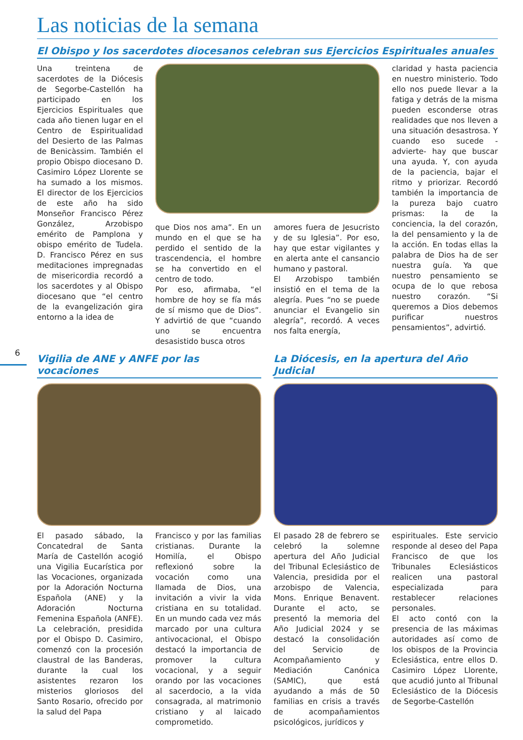6
Las noticias de la semana
El Obispo y los sacerdotes diocesanos celebran sus Ejercicios Espirituales anuales
Una treintena de sacerdotes de la Diócesis de Segorbe-Castellón ha participado en los Ejercicios Espirituales que cada año tienen lugar en el Centro de Espiritualidad del Desierto de las Palmas de Benicàssim. También el propio Obispo diocesano D. Casimiro López Llorente se ha sumado a los mismos. El director de los Ejercicios de este año ha sido Monseñor Francisco Pérez González, Arzobispo emérito de Pamplona y obispo emérito de Tudela. D. Francisco Pérez en sus meditaciones impregnadas de misericordia recordó a los sacerdotes y al Obispo diocesano que “el centro de la evangelización gira entorno a la idea de
que Dios nos ama”. En un mundo en el que se ha perdido el sentido de la trascendencia, el hombre se ha convertido en el centro de todo.
Por eso, afirmaba, “el hombre de hoy se fía más de sí mismo que de Dios”. Y advirtió de que “cuando uno se encuentra desasistido busca otros
amores fuera de Jesucristo y de su Iglesia”. Por eso, hay que estar vigilantes y en alerta ante el cansancio humano y pastoral.
El Arzobispo también insistió en el tema de la alegría. Pues “no se puede anunciar el Evangelio sin alegría”, recordó. A veces nos falta energía,
claridad y hasta paciencia en nuestro ministerio. Todo ello nos puede llevar a la fatiga y detrás de la misma pueden esconderse otras realidades que nos lleven a una situación desastrosa. Y cuando eso sucede -advierte- hay que buscar una ayuda. Y, con ayuda de la paciencia, bajar el ritmo y priorizar. Recordó también la importancia de la pureza bajo cuatro prismas: la de la conciencia, la del corazón, la del pensamiento y la de la acción. En todas ellas la palabra de Dios ha de ser nuestra guía. Ya que nuestro pensamiento se ocupa de lo que rebosa nuestro corazón. “Si queremos a Dios debemos purificar nuestros pensamientos”, advirtió.
Vigilia de ANE y ANFE por las vocaciones
El pasado sábado, la Concatedral de Santa María de Castellón acogió una Vigilia Eucarística por las Vocaciones, organizada por la Adoración Nocturna Española (ANE) y la Adoración Nocturna Femenina Española (ANFE). La celebración, presidida por el Obispo D. Casimiro, comenzó con la procesión claustral de las Banderas, durante la cual los asistentes rezaron los misterios gloriosos del Santo Rosario, ofrecido por la salud del Papa
Francisco y por las familias cristianas. Durante la Homilía, el Obispo reflexionó sobre la vocación como una llamada de Dios, una invitación a vivir la vida cristiana en su totalidad. En un mundo cada vez más marcado por una cultura antivocacional, el Obispo destacó la importancia de promover la cultura vocacional, y a seguir orando por las vocaciones al sacerdocio, a la vida consagrada, al matrimonio cristiano y al laicado comprometido.
La Diócesis, en la apertura del Año Judicial
El pasado 28 de febrero se celebró la solemne apertura del Año Judicial del Tribunal Eclesiástico de Valencia, presidida por el arzobispo de Valencia, Mons. Enrique Benavent. Durante el acto, se presentó la memoria del Año Judicial 2024 y se destacó la consolidación del Servicio de Acompañamiento y Mediación Canónica (SAMIC), que está ayudando a más de 50 familias en crisis a través de acompañamientos psicológicos, jurídicos y
espirituales. Este servicio responde al deseo del Papa Francisco de que los Tribunales Eclesiásticos realicen una pastoral especializada para restablecer relaciones personales.
El acto contó con la presencia de las máximas autoridades así como de los obispos de la Provincia Eclesiástica, entre ellos D. Casimiro López Llorente, que acudió junto al Tribunal Eclesiástico de la Diócesis de Segorbe-Castellón